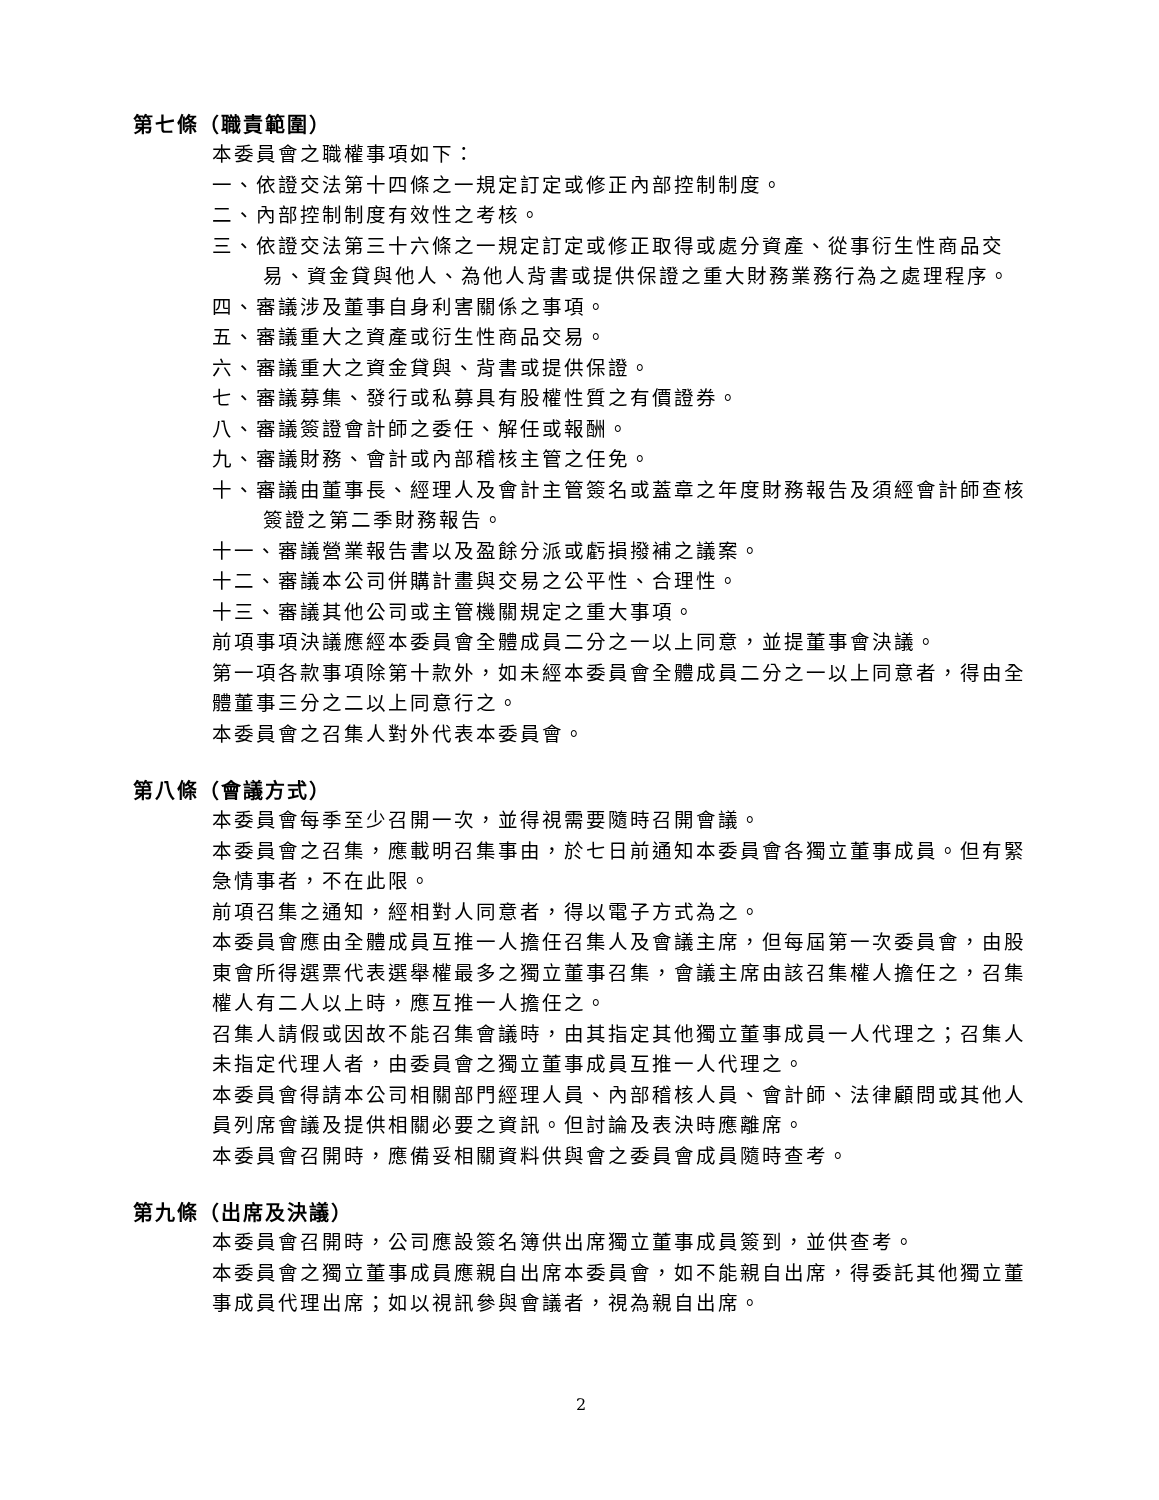第七條（職責範圍）
本委員會之職權事項如下：
一、依證交法第十四條之一規定訂定或修正內部控制制度。
二、內部控制制度有效性之考核。
三、依證交法第三十六條之一規定訂定或修正取得或處分資產、從事衍生性商品交易、資金貸與他人、為他人背書或提供保證之重大財務業務行為之處理程序。
四、審議涉及董事自身利害關係之事項。
五、審議重大之資產或衍生性商品交易。
六、審議重大之資金貸與、背書或提供保證。
七、審議募集、發行或私募具有股權性質之有價證券。
八、審議簽證會計師之委任、解任或報酬。
九、審議財務、會計或內部稽核主管之任免。
十、審議由董事長、經理人及會計主管簽名或蓋章之年度財務報告及須經會計師查核簽證之第二季財務報告。
十一、審議營業報告書以及盈餘分派或虧損撥補之議案。
十二、審議本公司併購計畫與交易之公平性、合理性。
十三、審議其他公司或主管機關規定之重大事項。
前項事項決議應經本委員會全體成員二分之一以上同意，並提董事會決議。
第一項各款事項除第十款外，如未經本委員會全體成員二分之一以上同意者，得由全體董事三分之二以上同意行之。
本委員會之召集人對外代表本委員會。
第八條（會議方式）
本委員會每季至少召開一次，並得視需要隨時召開會議。
本委員會之召集，應載明召集事由，於七日前通知本委員會各獨立董事成員。但有緊急情事者，不在此限。
前項召集之通知，經相對人同意者，得以電子方式為之。
本委員會應由全體成員互推一人擔任召集人及會議主席，但每屆第一次委員會，由股東會所得選票代表選舉權最多之獨立董事召集，會議主席由該召集權人擔任之，召集權人有二人以上時，應互推一人擔任之。
召集人請假或因故不能召集會議時，由其指定其他獨立董事成員一人代理之；召集人未指定代理人者，由委員會之獨立董事成員互推一人代理之。
本委員會得請本公司相關部門經理人員、內部稽核人員、會計師、法律顧問或其他人員列席會議及提供相關必要之資訊。但討論及表決時應離席。
本委員會召開時，應備妥相關資料供與會之委員會成員隨時查考。
第九條（出席及決議）
本委員會召開時，公司應設簽名簿供出席獨立董事成員簽到，並供查考。
本委員會之獨立董事成員應親自出席本委員會，如不能親自出席，得委託其他獨立董事成員代理出席；如以視訊參與會議者，視為親自出席。
2